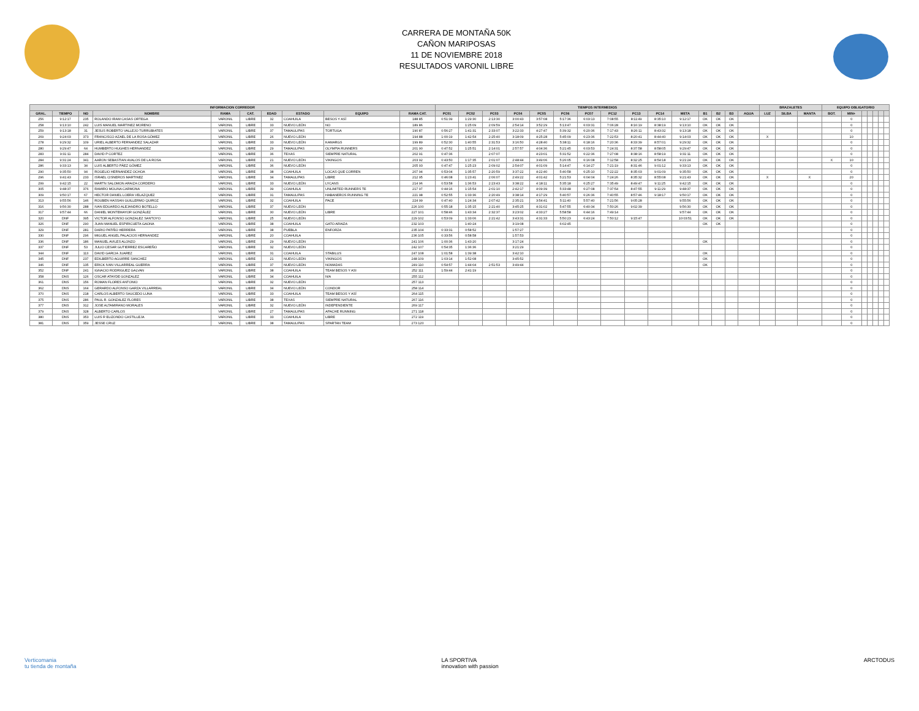CARRERA DE MONTAÑA 50K
CAÑON MARIPOSAS
11 DE NOVIEMBRE 2018
RESULTADOS VARONIL LIBRE
| INFORMACION CORREDOR | | | | | | | | | | TIEMPOS INTERMEDIOS | | | | | | | | | | | | | | | BRAZALETES | | | EQUIPO OBLIGATORIO | | | | | | |
| --- | --- | --- | --- | --- | --- | --- | --- | --- | --- | --- | --- | --- | --- | --- | --- | --- | --- | --- | --- | --- | --- | --- | --- | --- | --- | --- | --- | --- | --- | --- | --- | --- | --- | --- |
| GRAL. | TIEMPO | NO | NOMBRE | RAMA | CAT. | EDAD | ESTADO | EQUIPO | RAMA CAT. | PC01 | PC02 | PC03 | PC04 | PC05 | PC06 | PC07 | PC12 | PC13 | PC14 | META | B1 | B2 | B3 | AGUA | LUZ | SILBA | MANTA | BOT. | MIN+ | | | | | |
| 256 | 9:12:17 | 235 | ROLANDO IRAM CASAS ORTEGA | VARONIL | LIBRE | 32 | COAHUILA | BESOS Y ASÍ | 188 85 | 0:51:39 | 1:29:30 | 2:13:30 | 3:00:43 | 3:57:08 | 5:17:36 | 6:03:13 | 7:08:55 | 8:11:49 | 8:35:10 | 9:12:17 | OK | OK | OK | | | | | | 0 | | | | | |
| 258 | 9:13:10 | 242 | LUIS MANUEL MARTINEZ MORENO | VARONIL | LIBRE | 33 | NUEVO LEÓN | NO | 189 86 | | 1:25:09 | 2:09:59 | 2:54:14 | 3:52:29 | 5:13:47 | 6:03:31 | 7:06:28 | 8:16:19 | 8:38:19 | 9:13:10 | OK | OK | OK | | | | | | 0 | | | | | |
| 259 | 9:13:18 | 31 | JESUS ROBERTO VALLEJO TURRUBIATES | VARONIL | LIBRE | 37 | TAMAULIPAS | TORTUGA | 190 87 | 0:56:27 | 1:41:31 | 2:33:07 | 3:22:33 | 4:27:47 | 5:39:32 | 6:20:36 | 7:17:43 | 8:26:11 | 8:43:32 | 9:13:18 | OK | OK | OK | | | | | | 0 | | | | | |
| 269 | 9:24:03 | 373 | FRANCISCO AZAEL DE LA ROSA GÓMEZ | VARONIL | LIBRE | 26 | NUEVO LEÓN | | 194 88 | 1:00:19 | 1:42:54 | 2:25:40 | 3:18:09 | 4:25:28 | 5:45:09 | 6:23:36 | 7:22:53 | 8:20:41 | 8:44:40 | 9:14:03 | OK | OK | OK | | X | | | | 10 | | | | | |
| 278 | 9:29:32 | 109 | URIEL ALBERTO FERNANDEZ SALAZAR | VARONIL | LIBRE | 33 | NUEVO LEÓN | KAMARGS | 199 89 | 0:52:30 | 1:40:55 | 2:31:53 | 3:16:50 | 4:28:40 | 5:38:11 | 6:18:16 | 7:20:36 | 8:33:39 | 8:57:01 | 9:29:32 | OK | OK | OK | | | | | | 0 | | | | | |
| 280 | 9:29:47 | 64 | HUMBERTO HUGHES HERNANDEZ | VARONIL | LIBRE | 29 | TAMAULIPAS | OLYMPIA RUNNERS | 201 90 | 0:47:52 | 1:25:51 | 2:14:01 | 2:57:57 | 4:04:36 | 5:21:45 | 6:03:53 | 7:24:31 | 8:37:58 | 8:58:05 | 9:29:47 | OK | OK | OK | | | | | | 0 | | | | | |
| 283 | 9:31:11 | 284 | DAVID P CORTEZ | VARONIL | LIBRE | 36 | TEXAS | SIEMPRE NATURAL | 202 91 | 0:47:36 | | 2:07:07 | | 4:23:01 | 5:31:52 | 6:22:36 | 7:27:08 | 8:38:16 | 8:58:19 | 9:31:11 | OK | OK | OK | | | | | | 0 | | | | | |
| 284 | 9:31:24 | 341 | AARON SEBASTIAN AVALOS DE LA ROSA | VARONIL | LIBRE | 21 | NUEVO LEÓN | VIKINGOS | 203 92 | 0:43:50 | 1:17:35 | 2:01:07 | 2:48:44 | 3:49:06 | 5:26:05 | 6:16:08 | 7:12:58 | 8:32:25 | 8:54:18 | 9:21:24 | OK | OK | OK | | | | | X | 10 | | | | | |
| 286 | 9:33:13 | 34 | LUIS ALBERTO PÁEZ GÓMEZ | VARONIL | LIBRE | 36 | NUEVO LEÓN | | 205 93 | 0:47:47 | 1:25:23 | 2:09:02 | 2:54:07 | 4:01:09 | 5:14:47 | 6:14:27 | 7:21:19 | 8:31:46 | 9:01:12 | 9:33:13 | OK | OK | OK | | | | | | 0 | | | | | |
| 290 | 9:35:50 | 94 | ROGELIO HERNANDEZ OCHOA | VARONIL | LIBRE | 38 | COAHUILA | LOCAS QUE CORREN | 207 94 | 0:53:04 | 1:35:57 | 2:20:59 | 3:37:22 | 4:22:40 | 5:40:58 | 6:25:10 | 7:22:22 | 8:35:03 | 9:01:09 | 9:35:50 | OK | OK | OK | | | | | | 0 | | | | | |
| 296 | 9:41:43 | 233 | ISRAEL CISNEROS MARTINEZ | VARONIL | LIBRE | 34 | TAMAULIPAS | LIBRE | 212 95 | 0:46:08 | 1:23:41 | 2:06:07 | 2:49:22 | 4:01:42 | 5:21:53 | 6:04:04 | 7:24:26 | 8:35:32 | 8:55:08 | 9:21:43 | OK | OK | OK | | X | | X | | 20 | | | | | |
| 299 | 9:42:15 | 22 | MARTN SALOMON ARAIZA CORDERO | VARONIL | LIBRE | 33 | NUEVO LEÓN | LYCANS | 214 96 | 0:53:58 | 1:36:53 | 2:23:43 | 3:38:22 | 4:18:11 | 5:35:18 | 6:25:27 | 7:35:49 | 8:49:47 | 9:11:25 | 9:42:15 | OK | OK | OK | | | | | | 0 | | | | | |
| 305 | 9:48:37 | 376 | RAMIRO MOLINA CARMONA | VARONIL | LIBRE | 39 | COAHUILA | UNLIMITED RUNNERS TE | 217 97 | 0:44:16 | 1:15:54 | 2:01:10 | 2:42:17 | 4:09:39 | 5:33:48 | 6:27:08 | 7:37:54 | 8:47:55 | 9:11:29 | 9:48:37 | OK | OK | OK | | | | | | 0 | | | | | |
| 309 | 9:50:17 | 67 | HECTOR DANIEL LOERA VELAZQUEZ | VARONIL | LIBRE | 31 | TAMAULIPAS | HABANEROS RUNNING TE | 221 98 | 0:52:55 | 1:33:36 | 2:20:49 | 3:38:14 | 4:17:29 | 5:40:57 | 6:26:36 | 7:40:55 | 8:57:46 | 9:18:17 | 9:50:17 | OK | OK | OK | | | | | | 0 | | | | | |
| 313 | 9:55:56 | 146 | ROUBEN HASSAN GUILLERMO QUIROZ | VARONIL | LIBRE | 32 | COAHUILA | PACE | 224 99 | 0:47:40 | 1:24:34 | 2:07:42 | 2:35:21 | 3:54:41 | 5:11:40 | 5:57:40 | 7:21:56 | 9:05:28 | | 9:55:56 | OK | OK | OK | | | | | | 0 | | | | | |
| 316 | 9:56:30 | 288 | IVAN EDUARDO ALEJANDRO BOTELLO | VARONIL | LIBRE | 37 | NUEVO LEÓN | | 226 100 | 0:55:18 | 1:35:15 | 2:21:40 | 3:45:25 | 4:31:02 | 5:47:55 | 6:40:34 | 7:50:26 | 9:02:39 | | 9:56:30 | OK | OK | OK | | | | | | 0 | | | | | |
| 317 | 9:57:44 | 66 | DANIEL MONTEMAYOR GONZÁLEZ | VARONIL | LIBRE | 30 | NUEVO LEÓN | LIBRE | 227 101 | 0:58:46 | 1:43:34 | 2:32:37 | 3:23:02 | 4:33:27 | 5:58:58 | 6:44:16 | 7:49:14 | | | 9:57:44 | OK | OK | OK | | | | | | 0 | | | | | |
| 320 | DNF | 395 | VICTOR ALFONSO GONZALEZ SANTOYO | VARONIL | LIBRE | 25 | NUEVO LEÓN | | 229 102 | 0:53:09 | 1:33:06 | 2:21:42 | 3:43:31 | 4:31:33 | 5:50:23 | 6:43:24 | 7:50:12 | 9:15:47 | | 10:03:51 | OK | OK | OK | | | | | | 0 | | | | | |
| 326 | DNF | 290 | JUAN MANUEL ESPIRICUETA GAONA | VARONIL | LIBRE | 38 | COAHUILA | GATO ARAIZA | 232 103 | | 1:40:24 | | 3:19:08 | | 6:02:45 | | | | | | OK | OK | | | | | | | 0 | | | | | |
| 329 | DNF | 281 | DARIO PATIÑO HERRERA | VARONIL | LIBRE | 38 | PUEBLA | ENFORZA | 235 104 | 0:33:31 | 0:58:52 | | 1:57:27 | | | | | | | | | | | | | | | | 0 | | | | | |
| 330 | DNF | 296 | MIGUEL ANGEL PALACIOS HERNANDEZ | VARONIL | LIBRE | 20 | COAHUILA | | 236 105 | 0:33:56 | 0:58:58 | | 1:57:53 | | | | | | | | | | | | | | | | 0 | | | | | |
| 336 | DNF | 186 | MANUEL AVILES ALONZO | VARONIL | LIBRE | 29 | NUEVO LEÓN | | 241 106 | 1:00:36 | 1:43:20 | | 3:17:24 | | | | | | | | OK | | | | | | | | 0 | | | | | |
| 337 | DNF | 53 | JULIO CESAR GUTIERREZ ESCAREÑO | VARONIL | LIBRE | 32 | NUEVO LEÓN | | 242 107 | 0:54:35 | 1:36:36 | | 3:21:29 | | | | | | | | | | | | | | | | 0 | | | | | |
| 344 | DNF | 113 | DAVID GARCIA JUAREZ | VARONIL | LIBRE | 31 | COAHUILA | STABILUS | 247 108 | 1:01:58 | 1:39:38 | | 3:42:10 | | | | | | | | OK | | | | | | | | 0 | | | | | |
| 345 | DNF | 237 | EDILBERTO AGUIRRE SANCHEZ | VARONIL | LIBRE | 21 | NUEVO LEÓN | VIKINGOS | 248 109 | 1:03:14 | 1:52:08 | | 3:45:52 | | | | | | | | OK | | | | | | | | 0 | | | | | |
| 346 | DNF | 135 | ERICK IVAN VILLARREAL GUERRA | VARONIL | LIBRE | 37 | NUEVO LEÓN | NOMADAS | 249 110 | 0:54:57 | 1:44:04 | 2:51:53 | 3:49:44 | | | | | | | | OK | | | | | | | | 0 | | | | | |
| 352 | DNF | 241 | IGNACIO RODRIGUEZ GALVAN | VARONIL | LIBRE | 38 | COAHUILA | TEAM BESOS Y ASI | 252 111 | 1:59:44 | 2:41:19 | | | | | | | | | | | | | | | | | | 0 | | | | | |
| 358 | DNS | 126 | OSCAR ATAYDE GONZALEZ | VARONIL | LIBRE | 34 | COAHUILA | N/A | 255 112 | | | | | | | | | | | | | | | | | | | | 0 | | | | | |
| 361 | DNS | 156 | ROMAN FLORES ANTONIO | VARONIL | LIBRE | 32 | NUEVO LEÓN | | 257 113 | | | | | | | | | | | | | | | | | | | | 0 | | | | | |
| 362 | DNS | 164 | GERARDO ALFONSO GARZA VILLARREAL | VARONIL | LIBRE | 34 | NUEVO LEÓN | CONDOR | 258 114 | | | | | | | | | | | | | | | | | | | | 0 | | | | | |
| 370 | DNS | 218 | CARLOS ALBERTO SAUCEDO LUNA | VARONIL | LIBRE | 33 | COAHUILA | TEAM BESOS Y ASÍ | 264 115 | | | | | | | | | | | | | | | | | | | | 0 | | | | | |
| 375 | DNS | 286 | PAUL R. GONZALEZ FLORES | VARONIL | LIBRE | 38 | TEXAS | SIEMPRE NATURAL | 267 116 | | | | | | | | | | | | | | | | | | | | 0 | | | | | |
| 377 | DNS | 312 | JOSE ALTAMIRANO MORALES | VARONIL | LIBRE | 32 | NUEVO LEÓN | INDEPENDIENTE | 269 117 | | | | | | | | | | | | | | | | | | | | 0 | | | | | |
| 379 | DNS | 328 | ALBERTO CARLOS | VARONIL | LIBRE | 27 | TAMAULIPAS | APACHE RUNNING | 271 118 | | | | | | | | | | | | | | | | | | | | 0 | | | | | |
| 380 | DNS | 353 | LUIS R ELIZONDO CASTILLEJA | VARONIL | LIBRE | 33 | COAHUILA | LIBRE | 272 119 | | | | | | | | | | | | | | | | | | | | 0 | | | | | |
| 381 | DNS | 359 | JESSE CRUZ | VARONIL | LIBRE | 38 | TAMAULIPAS | SPARTAN TEAM | 273 120 | | | | | | | | | | | | | | | | | | | | 0 | | | | | |
Verticomania
tu tienda de montaña
LA SPORTIVA
innovation with passion
ARCTODUS